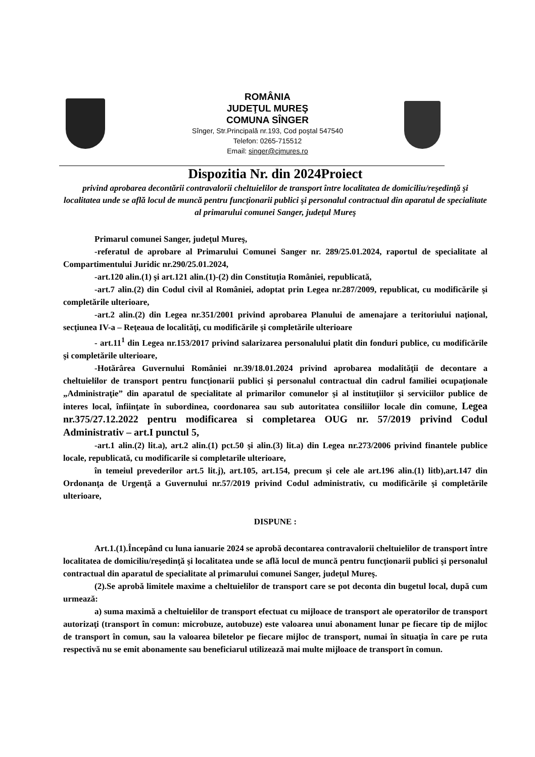ROMÂNIA
JUDEŢUL MUREŞ
COMUNA SÎNGER
Sînger, Str.Principală nr.193, Cod poştal 547540
Telefon: 0265-715512
Email: singer@cjmures.ro
Dispozitia Nr. din 2024Proiect
privind aprobarea decontării contravalorii cheltuielilor de transport între localitatea de domiciliu/reşedinţă şi localitatea unde se află locul de muncă pentru funcţionarii publici şi personalul contractual din aparatul de specialitate al primarului comunei Sanger, judeţul Mureş
Primarul comunei Sanger, judeţul Mureş,
-referatul de aprobare al Primarului Comunei Sanger nr. 289/25.01.2024, raportul de specialitate al Compartimentului Juridic nr.290/25.01.2024,
-art.120 alin.(1) şi art.121 alin.(1)-(2) din Constituţia României, republicată,
-art.7 alin.(2) din Codul civil al României, adoptat prin Legea nr.287/2009, republicat, cu modificările şi completările ulterioare,
-art.2 alin.(2) din Legea nr.351/2001 privind aprobarea Planului de amenajare a teritoriului naţional, secţiunea IV-a – Reţeaua de localităţi, cu modificările şi completările ulterioare
- art.11<sup>1</sup> din Legea nr.153/2017 privind salarizarea personalului platit din fonduri publice, cu modificările şi completările ulterioare,
-Hotărârea Guvernului României nr.39/18.01.2024 privind aprobarea modalităţii de decontare a cheltuielilor de transport pentru funcţionarii publici şi personalul contractual din cadrul familiei ocupaţionale „Administraţie” din aparatul de specialitate al primarilor comunelor şi al instituţiilor şi serviciilor publice de interes local, înfiinţate în subordinea, coordonarea sau sub autoritatea consiliilor locale din comune, Legea nr.375/27.12.2022 pentru modificarea si completarea OUG nr. 57/2019 privind Codul Administrativ – art.I punctul 5,
-art.1 alin.(2) lit.a), art.2 alin.(1) pct.50 şi alin.(3) lit.a) din Legea nr.273/2006 privind finantele publice locale, republicată, cu modificarile si completarile ulterioare,
în temeiul prevederilor art.5 lit.j), art.105, art.154, precum şi cele ale art.196 alin.(1) litb),art.147 din Ordonanţa de Urgenţă a Guvernului nr.57/2019 privind Codul administrativ, cu modificările şi completările ulterioare,
DISPUNE :
Art.1.(1).Începând cu luna ianuarie 2024 se aprobă decontarea contravalorii cheltuielilor de transport între localitatea de domiciliu/reşedinţă şi localitatea unde se află locul de muncă pentru funcţionarii publici şi personalul contractual din aparatul de specialitate al primarului comunei Sanger, judeţul Mureş.
(2).Se aprobă limitele maxime a cheltuielilor de transport care se pot deconta din bugetul local, după cum urmează:
a) suma maximă a cheltuielilor de transport efectuat cu mijloace de transport ale operatorilor de transport autorizaţi (transport în comun: microbuze, autobuze) este valoarea unui abonament lunar pe fiecare tip de mijloc de transport în comun, sau la valoarea biletelor pe fiecare mijloc de transport, numai în situaţia în care pe ruta respectivă nu se emit abonamente sau beneficiarul utilizează mai multe mijloace de transport în comun.